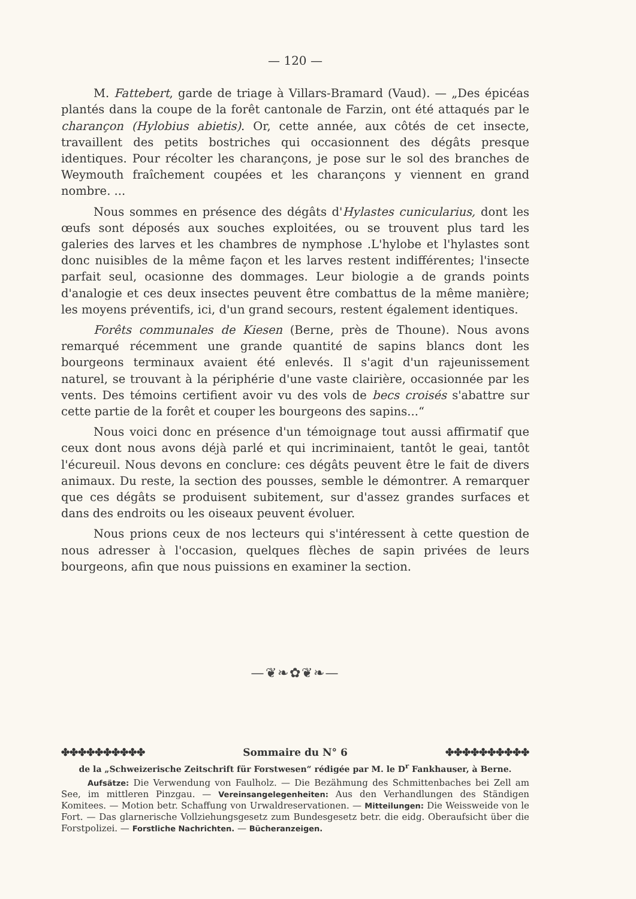— 120 —
M. Fattebert, garde de triage à Villars-Bramard (Vaud). — „Des épicéas plantés dans la coupe de la forêt cantonale de Farzin, ont été attaqués par le charançon (Hylobius abietis). Or, cette année, aux côtés de cet insecte, travaillent des petits bostriches qui occasionnent des dégâts presque identiques. Pour récolter les charançons, je pose sur le sol des branches de Weymouth fraîchement coupées et les charançons y viennent en grand nombre. ...
Nous sommes en présence des dégâts d'Hylastes cunicularius, dont les œufs sont déposés aux souches exploitées, ou se trouvent plus tard les galeries des larves et les chambres de nymphose .L'hylobe et l'hylastes sont donc nuisibles de la même façon et les larves restent indifférentes; l'insecte parfait seul, ocasionne des dommages. Leur biologie a de grands points d'analogie et ces deux insectes peuvent être combattus de la même manière; les moyens préventifs, ici, d'un grand secours, restent également identiques.
Forêts communales de Kiesen (Berne, près de Thoune). Nous avons remarqué récemment une grande quantité de sapins blancs dont les bourgeons terminaux avaient été enlevés. Il s'agit d'un rajeunissement naturel, se trouvant à la périphérie d'une vaste clairière, occasionnée par les vents. Des témoins certifient avoir vu des vols de becs croisés s'abattre sur cette partie de la forêt et couper les bourgeons des sapins...“
Nous voici donc en présence d'un témoignage tout aussi affirmatif que ceux dont nous avons déjà parlé et qui incriminaient, tantôt le geai, tantôt l'écureuil. Nous devons en conclure: ces dégâts peuvent être le fait de divers animaux. Du reste, la section des pousses, semble le démontrer. A remarquer que ces dégâts se produisent subitement, sur d'assez grandes surfaces et dans des endroits ou les oiseaux peuvent évoluer.
Nous prions ceux de nos lecteurs qui s'intéressent à cette question de nous adresser à l'occasion, quelques flèches de sapin privées de leurs bourgeons, afin que nous puissions en examiner la section.
—❦❧✿❦❧—
✤✤✤✤✤✤✤✤✤✤ Sommaire du N° 6 ✤✤✤✤✤✤✤✤✤✤
de la „Schweizerische Zeitschrift für Forstwesen“ rédigée par M. le D<sup>r</sup> Fankhauser, à Berne.
Aufsätze: Die Verwendung von Faulholz. — Die Bezähmung des Schmittenbaches bei Zell am See, im mittleren Pinzgau. — Vereinsangelegenheiten: Aus den Verhandlungen des Ständigen Komitees. — Motion betr. Schaffung von Urwaldreservationen. — Mitteilungen: Die Weissweide von le Fort. — Das glarnerische Vollziehungsgesetz zum Bundesgesetz betr. die eidg. Oberaufsicht über die Forstpolizei. — Forstliche Nachrichten. — Bücheranzeigen.